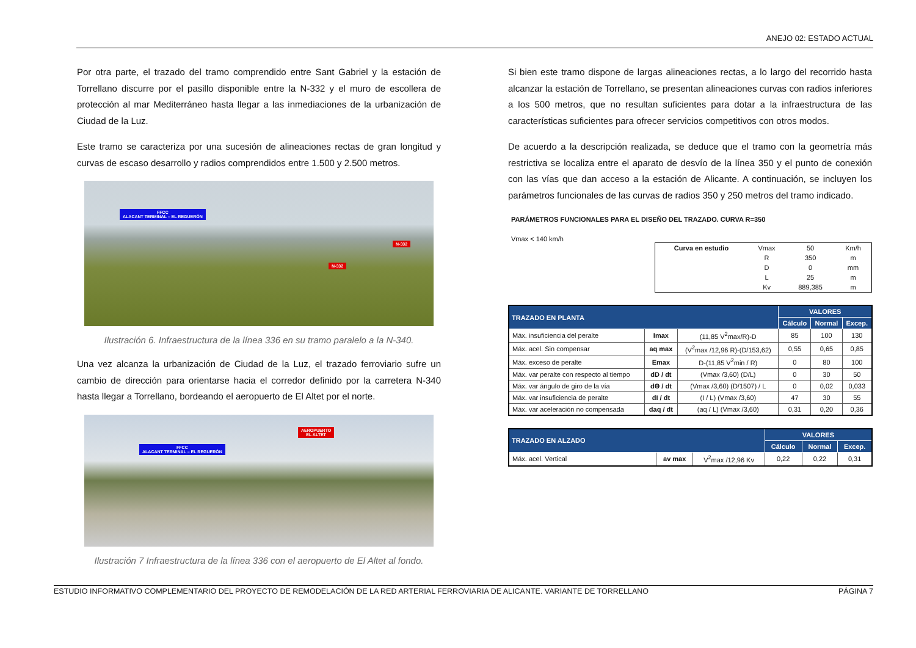ANEJO 02: ESTADO ACTUAL
Por otra parte, el trazado del tramo comprendido entre Sant Gabriel y la estación de Torrellano discurre por el pasillo disponible entre la N-332 y el muro de escollera de protección al mar Mediterráneo hasta llegar a las inmediaciones de la urbanización de Ciudad de la Luz.
Este tramo se caracteriza por una sucesión de alineaciones rectas de gran longitud y curvas de escaso desarrollo y radios comprendidos entre 1.500 y 2.500 metros.
FFCC
ALACANT TERMINAL – EL REGUERÓN
N-332
N-332
Ilustración 6. Infraestructura de la línea 336 en su tramo paralelo a la N-340.
Una vez alcanza la urbanización de Ciudad de la Luz, el trazado ferroviario sufre un cambio de dirección para orientarse hacia el corredor definido por la carretera N-340 hasta llegar a Torrellano, bordeando el aeropuerto de El Altet por el norte.
FFCC
ALACANT TERMINAL – EL REGUERÓN
AEROPUERTO
EL ALTET
Ilustración 7 Infraestructura de la línea 336 con el aeropuerto de El Altet al fondo.
Si bien este tramo dispone de largas alineaciones rectas, a lo largo del recorrido hasta alcanzar la estación de Torrellano, se presentan alineaciones curvas con radios inferiores a los 500 metros, que no resultan suficientes para dotar a la infraestructura de las características suficientes para ofrecer servicios competitivos con otros modos.
De acuerdo a la descripción realizada, se deduce que el tramo con la geometría más restrictiva se localiza entre el aparato de desvío de la línea 350 y el punto de conexión con las vías que dan acceso a la estación de Alicante. A continuación, se incluyen los parámetros funcionales de las curvas de radios 350 y 250 metros del tramo indicado.
PARÁMETROS FUNCIONALES PARA EL DISEÑO DEL TRAZADO. CURVA R=350
Vmax < 140 km/h
| Curva en estudio | Vmax | 50 | Km/h |
| | R | 350 | m |
| | D | 0 | mm |
| | L | 25 | m |
| | Kv | 889,385 | m |
| TRAZADO EN PLANTA | | | VALORES | | |
| --- | --- | --- | --- | --- | --- |
| | | | Cálculo | Normal | Excep. |
| Máx. insuficiencia del peralte | Imax | (11,85 V<sup>2</sup>max/R)-D | 85 | 100 | 130 |
| Máx. acel. Sin compensar | aq max | (V<sup>2</sup>max /12,96 R)-(D/153,62) | 0,55 | 0,65 | 0,85 |
| Máx. exceso de peralte | Emax | D-(11,85 V<sup>2</sup>min / R) | 0 | 80 | 100 |
| Máx. var peralte con respecto al tiempo | dD / dt | (Vmax /3,60) (D/L) | 0 | 30 | 50 |
| Máx. var ángulo de giro de la vía | dϴ / dt | (Vmax /3,60) (D/1507) / L | 0 | 0,02 | 0,033 |
| Máx. var insuficiencia de peralte | dI / dt | (I / L) (Vmax /3,60) | 47 | 30 | 55 |
| Máx. var aceleración no compensada | daq / dt | (aq / L) (Vmax /3,60) | 0,31 | 0,20 | 0,36 |
| TRAZADO EN ALZADO | | | VALORES | | |
| --- | --- | --- | --- | --- | --- |
| | | | Cálculo | Normal | Excep. |
| Máx. acel. Vertical | av max | V<sup>2</sup>max /12,96 Kv | 0,22 | 0,22 | 0,31 |
ESTUDIO INFORMATIVO COMPLEMENTARIO DEL PROYECTO DE REMODELACIÓN DE LA RED ARTERIAL FERROVIARIA DE ALICANTE. VARIANTE DE TORRELLANO PÁGINA 7